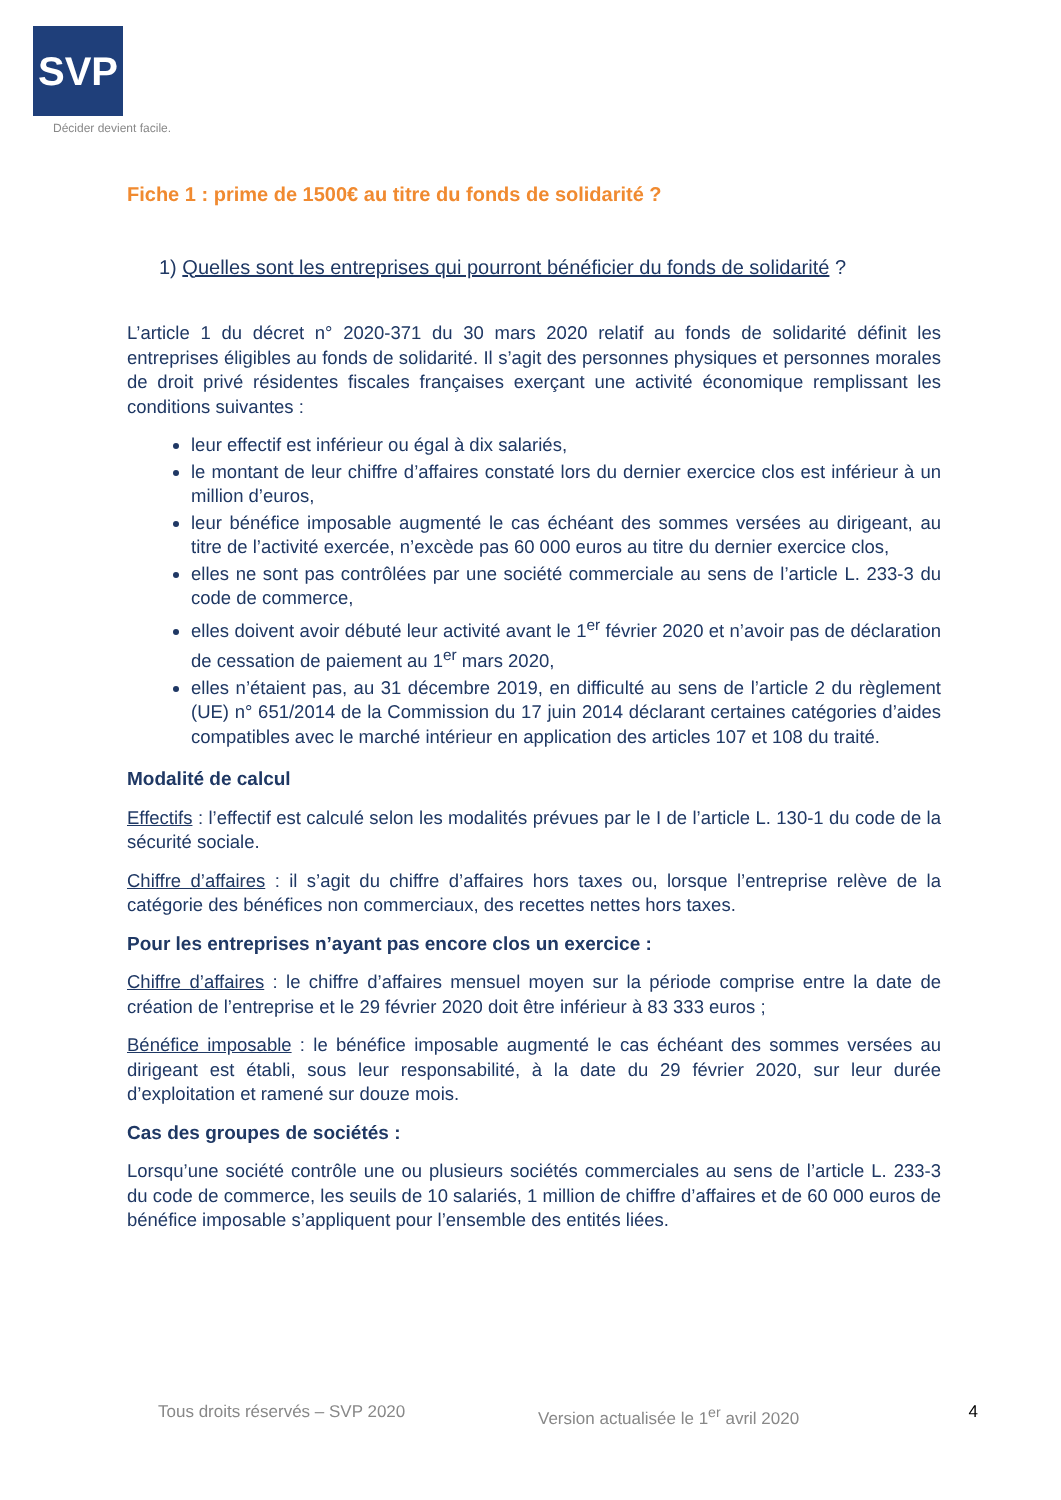SVP
Décider devient facile.
Fiche 1 : prime de 1500€ au titre du fonds de solidarité ?
1) Quelles sont les entreprises qui pourront bénéficier du fonds de solidarité ?
L’article 1 du décret n° 2020-371 du 30 mars 2020 relatif au fonds de solidarité définit les entreprises éligibles au fonds de solidarité. Il s’agit des personnes physiques et personnes morales de droit privé résidentes fiscales françaises exerçant une activité économique remplissant les conditions suivantes :
leur effectif est inférieur ou égal à dix salariés,
le montant de leur chiffre d’affaires constaté lors du dernier exercice clos est inférieur à un million d’euros,
leur bénéfice imposable augmenté le cas échéant des sommes versées au dirigeant, au titre de l’activité exercée, n’excède pas 60 000 euros au titre du dernier exercice clos,
elles ne sont pas contrôlées par une société commerciale au sens de l’article L. 233-3 du code de commerce,
elles doivent avoir débuté leur activité avant le 1<sup>er</sup> février 2020 et n’avoir pas de déclaration de cessation de paiement au 1<sup>er</sup> mars 2020,
elles n’étaient pas, au 31 décembre 2019, en difficulté au sens de l’article 2 du règlement (UE) n° 651/2014 de la Commission du 17 juin 2014 déclarant certaines catégories d’aides compatibles avec le marché intérieur en application des articles 107 et 108 du traité.
Modalité de calcul
Effectifs : l’effectif est calculé selon les modalités prévues par le I de l’article L. 130-1 du code de la sécurité sociale.
Chiffre d’affaires : il s’agit du chiffre d’affaires hors taxes ou, lorsque l’entreprise relève de la catégorie des bénéfices non commerciaux, des recettes nettes hors taxes.
Pour les entreprises n’ayant pas encore clos un exercice :
Chiffre d’affaires : le chiffre d’affaires mensuel moyen sur la période comprise entre la date de création de l’entreprise et le 29 février 2020 doit être inférieur à 83 333 euros ;
Bénéfice imposable : le bénéfice imposable augmenté le cas échéant des sommes versées au dirigeant est établi, sous leur responsabilité, à la date du 29 février 2020, sur leur durée d’exploitation et ramené sur douze mois.
Cas des groupes de sociétés :
Lorsqu’une société contrôle une ou plusieurs sociétés commerciales au sens de l’article L. 233-3 du code de commerce, les seuils de 10 salariés, 1 million de chiffre d’affaires et de 60 000 euros de bénéfice imposable s’appliquent pour l’ensemble des entités liées.
Tous droits réservés – SVP 2020 Version actualisée le 1<sup>er</sup> avril 2020 4